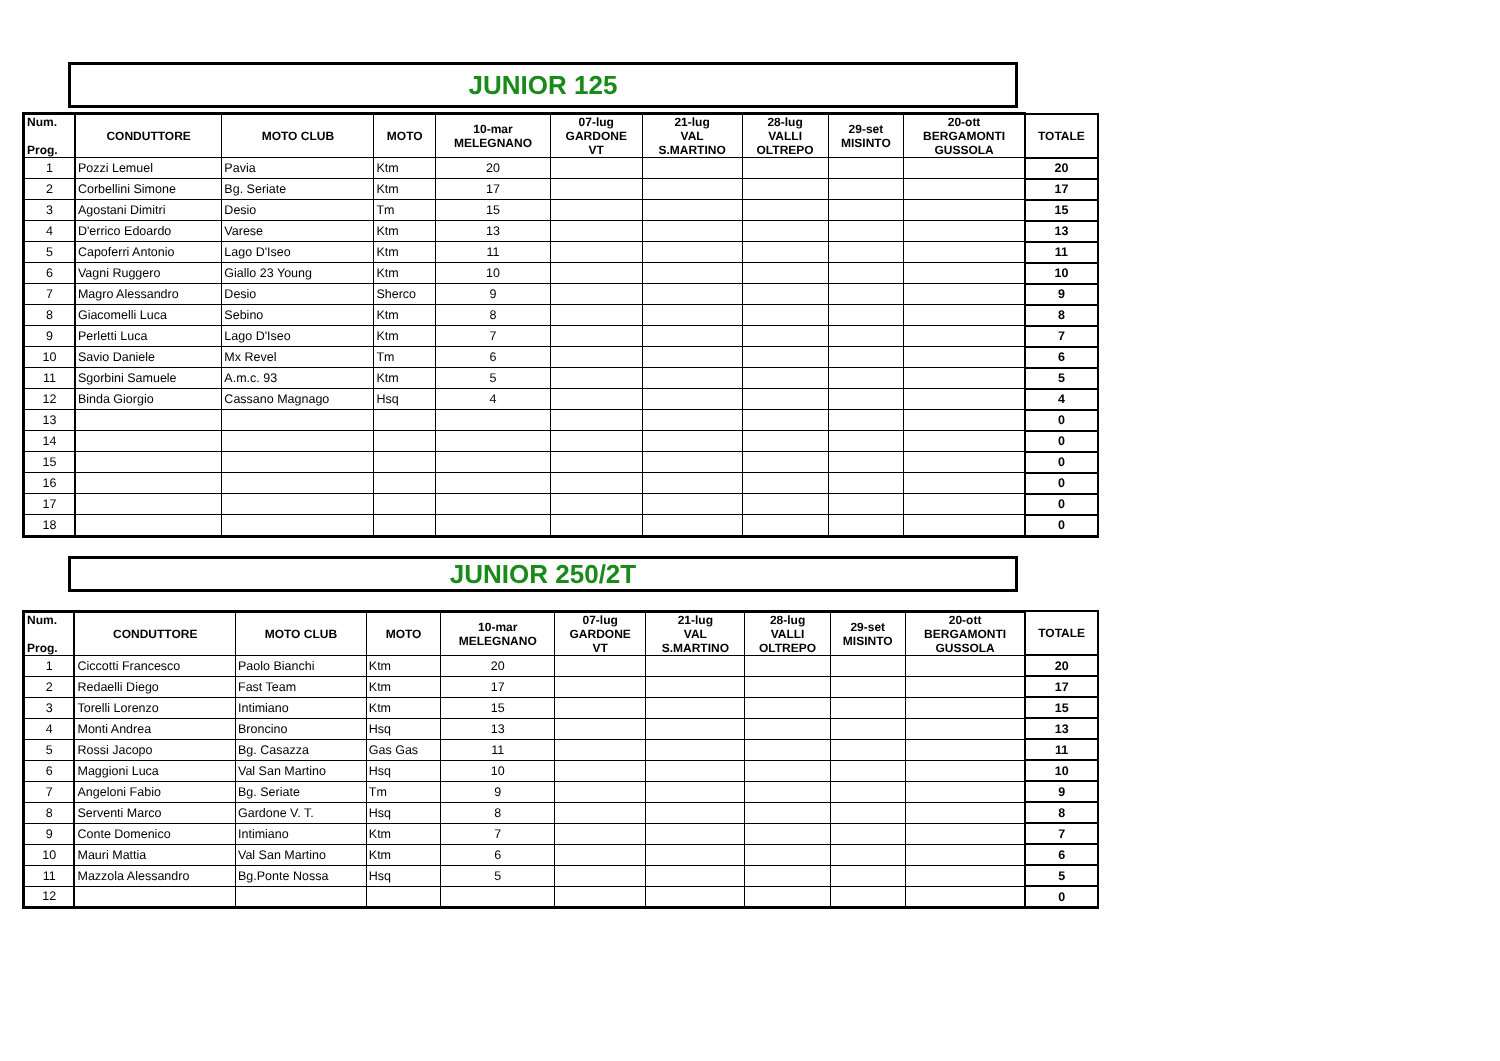JUNIOR 125
| Num. Prog. | CONDUTTORE | MOTO CLUB | MOTO | 10-mar MELEGNANO | 07-lug GARDONE VT | 21-lug VAL S.MARTINO | 28-lug VALLI OLTREPO | 29-set MISINTO | 20-ott BERGAMONTI GUSSOLA | TOTALE |
| --- | --- | --- | --- | --- | --- | --- | --- | --- | --- | --- |
| 1 | Pozzi Lemuel | Pavia | Ktm | 20 | | | | | | 20 |
| 2 | Corbellini Simone | Bg. Seriate | Ktm | 17 | | | | | | 17 |
| 3 | Agostani Dimitri | Desio | Tm | 15 | | | | | | 15 |
| 4 | D'errico Edoardo | Varese | Ktm | 13 | | | | | | 13 |
| 5 | Capoferri Antonio | Lago D'Iseo | Ktm | 11 | | | | | | 11 |
| 6 | Vagni Ruggero | Giallo 23 Young | Ktm | 10 | | | | | | 10 |
| 7 | Magro Alessandro | Desio | Sherco | 9 | | | | | | 9 |
| 8 | Giacomelli Luca | Sebino | Ktm | 8 | | | | | | 8 |
| 9 | Perletti Luca | Lago D'Iseo | Ktm | 7 | | | | | | 7 |
| 10 | Savio Daniele | Mx Revel | Tm | 6 | | | | | | 6 |
| 11 | Sgorbini Samuele | A.m.c. 93 | Ktm | 5 | | | | | | 5 |
| 12 | Binda Giorgio | Cassano Magnago | Hsq | 4 | | | | | | 4 |
| 13 | | | | | | | | | | 0 |
| 14 | | | | | | | | | | 0 |
| 15 | | | | | | | | | | 0 |
| 16 | | | | | | | | | | 0 |
| 17 | | | | | | | | | | 0 |
| 18 | | | | | | | | | | 0 |
JUNIOR 250/2T
| Num. Prog. | CONDUTTORE | MOTO CLUB | MOTO | 10-mar MELEGNANO | 07-lug GARDONE VT | 21-lug VAL S.MARTINO | 28-lug VALLI OLTREPO | 29-set MISINTO | 20-ott BERGAMONTI GUSSOLA | TOTALE |
| --- | --- | --- | --- | --- | --- | --- | --- | --- | --- | --- |
| 1 | Ciccotti Francesco | Paolo Bianchi | Ktm | 20 | | | | | | 20 |
| 2 | Redaelli Diego | Fast Team | Ktm | 17 | | | | | | 17 |
| 3 | Torelli Lorenzo | Intimiano | Ktm | 15 | | | | | | 15 |
| 4 | Monti Andrea | Broncino | Hsq | 13 | | | | | | 13 |
| 5 | Rossi Jacopo | Bg. Casazza | Gas Gas | 11 | | | | | | 11 |
| 6 | Maggioni Luca | Val San Martino | Hsq | 10 | | | | | | 10 |
| 7 | Angeloni Fabio | Bg. Seriate | Tm | 9 | | | | | | 9 |
| 8 | Serventi Marco | Gardone V. T. | Hsq | 8 | | | | | | 8 |
| 9 | Conte Domenico | Intimiano | Ktm | 7 | | | | | | 7 |
| 10 | Mauri Mattia | Val San Martino | Ktm | 6 | | | | | | 6 |
| 11 | Mazzola Alessandro | Bg.Ponte Nossa | Hsq | 5 | | | | | | 5 |
| 12 | | | | | | | | | | 0 |